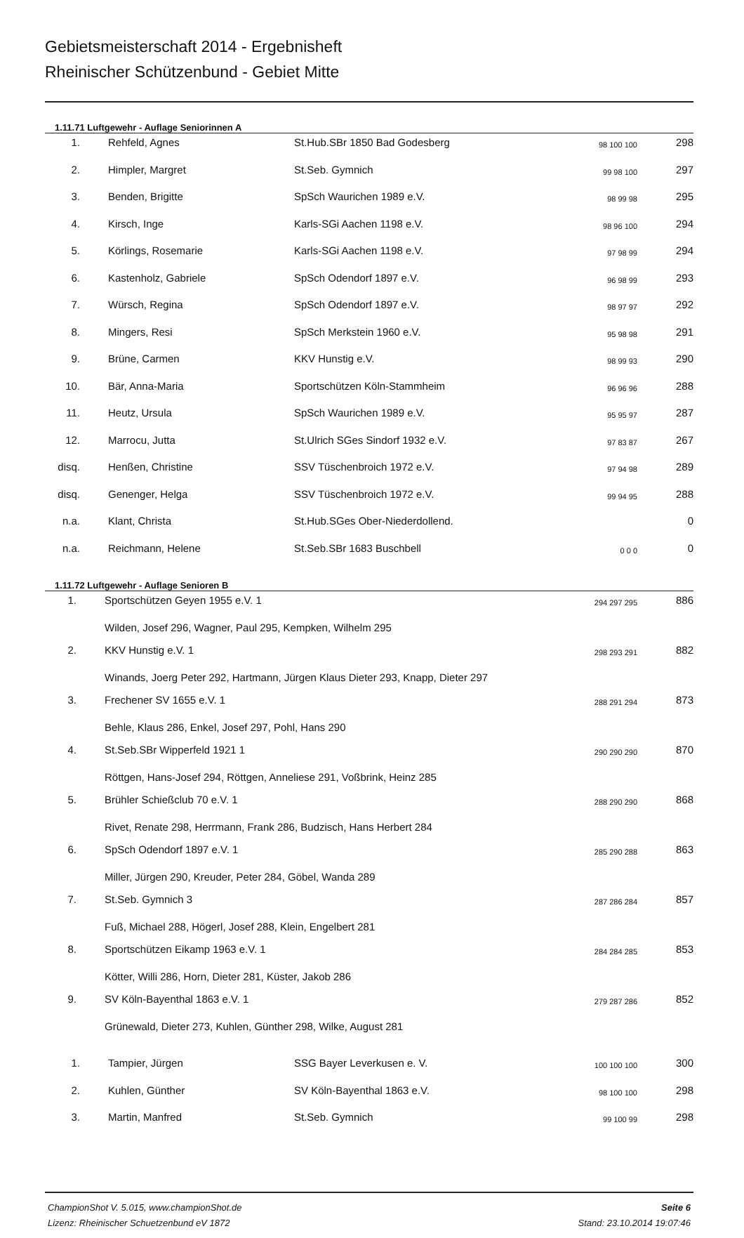Gebietsmeisterschaft 2014 - Ergebnisheft
Rheinischer Schützenbund - Gebiet Mitte
1.11.71 Luftgewehr - Auflage Seniorinnen A
| 1. | | Rehfeld, Agnes | St.Hub.SBr 1850 Bad Godesberg | 98 100 100 | 298 |
| 2. | | Himpler, Margret | St.Seb. Gymnich | 99 98 100 | 297 |
| 3. | | Benden, Brigitte | SpSch Waurichen 1989 e.V. | 98 99 98 | 295 |
| 4. | | Kirsch, Inge | Karls-SGi Aachen 1198 e.V. | 98 96 100 | 294 |
| 5. | | Körlings, Rosemarie | Karls-SGi Aachen 1198 e.V. | 97 98 99 | 294 |
| 6. | | Kastenholz, Gabriele | SpSch Odendorf 1897 e.V. | 96 98 99 | 293 |
| 7. | | Würsch, Regina | SpSch Odendorf 1897 e.V. | 98 97 97 | 292 |
| 8. | | Mingers, Resi | SpSch Merkstein 1960 e.V. | 95 98 98 | 291 |
| 9. | | Brüne, Carmen | KKV Hunstig e.V. | 98 99 93 | 290 |
| 10. | | Bär, Anna-Maria | Sportschützen Köln-Stammheim | 96 96 96 | 288 |
| 11. | | Heutz, Ursula | SpSch Waurichen 1989 e.V. | 95 95 97 | 287 |
| 12. | | Marrocu, Jutta | St.Ulrich SGes Sindorf 1932 e.V. | 97 83 87 | 267 |
| disq. | | Henßen, Christine | SSV Tüschenbroich 1972 e.V. | 97 94 98 | 289 |
| disq. | | Genenger, Helga | SSV Tüschenbroich 1972 e.V. | 99 94 95 | 288 |
| n.a. | | Klant, Christa | St.Hub.SGes Ober-Niederdollend. | | 0 |
| n.a. | | Reichmann, Helene | St.Seb.SBr 1683 Buschbell | 0 0 0 | 0 |
1.11.72 Luftgewehr - Auflage Senioren B
| 1. | | Sportschützen Geyen 1955 e.V. 1 | 294 297 295 | 886 |
| | | Wilden, Josef 296, Wagner, Paul 295, Kempken, Wilhelm 295 | | |
| 2. | | KKV Hunstig e.V. 1 | 298 293 291 | 882 |
| | | Winands, Joerg Peter 292, Hartmann, Jürgen Klaus Dieter 293, Knapp, Dieter 297 | | |
| 3. | | Frechener SV 1655 e.V. 1 | 288 291 294 | 873 |
| | | Behle, Klaus 286, Enkel, Josef 297, Pohl, Hans 290 | | |
| 4. | | St.Seb.SBr Wipperfeld 1921 1 | 290 290 290 | 870 |
| | | Röttgen, Hans-Josef 294, Röttgen, Anneliese 291, Voßbrink, Heinz 285 | | |
| 5. | | Brühler Schießclub 70 e.V. 1 | 288 290 290 | 868 |
| | | Rivet, Renate 298, Herrmann, Frank 286, Budzisch, Hans Herbert 284 | | |
| 6. | | SpSch Odendorf 1897 e.V. 1 | 285 290 288 | 863 |
| | | Miller, Jürgen 290, Kreuder, Peter 284, Göbel, Wanda 289 | | |
| 7. | | St.Seb. Gymnich 3 | 287 286 284 | 857 |
| | | Fuß, Michael 288, Högerl, Josef 288, Klein, Engelbert 281 | | |
| 8. | | Sportschützen Eikamp 1963 e.V. 1 | 284 284 285 | 853 |
| | | Kötter, Willi 286, Horn, Dieter 281, Küster, Jakob 286 | | |
| 9. | | SV Köln-Bayenthal 1863 e.V. 1 | 279 287 286 | 852 |
| | | Grünewald, Dieter 273, Kuhlen, Günther 298, Wilke, August 281 | | |
| 1. | | Tampier, Jürgen | SSG Bayer Leverkusen e. V. | 100 100 100 | 300 |
| 2. | | Kuhlen, Günther | SV Köln-Bayenthal 1863 e.V. | 98 100 100 | 298 |
| 3. | | Martin, Manfred | St.Seb. Gymnich | 99 100 99 | 298 |
ChampionShot V. 5.015, www.championShot.de
Lizenz: Rheinischer Schuetzenbund eV 1872
Seite 6
Stand: 23.10.2014 19:07:46